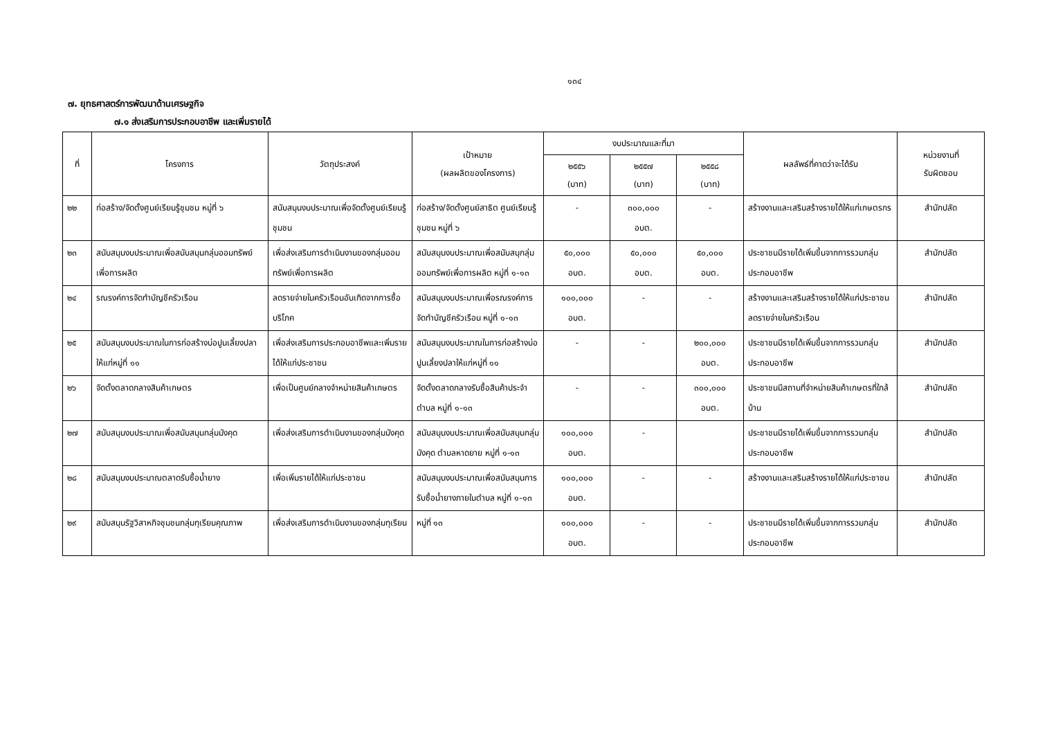๑๓๔
๗. ยุทธศาสตร์การพัฒนาด้านเศรษฐกิจ
๗.๑ ส่งเสริมการประกอบอาชีพ และเพิ่มรายได้
| ที่ | โครงการ | วัตถุประสงค์ | เป้าหมาย (ผลผลิตของโครงการ) | งบประมาณและที่มา | | | ผลลัพธ์ที่คาดว่าจะได้รับ | หน่วยงานที่ รับผิดชอบ |
| --- | --- | --- | --- | --- | --- | --- | --- | --- |
| | | | | ๒๕๕๖ (บาท) | ๒๕๕๗ (บาท) | ๒๕๕๘ (บาท) | | |
| ๒๒ | ก่อสร้าง/จัดตั้งศูนย์เรียนรู้ชุมชน หมู่ที่ ๖ | สนับสนุนงบประมาณเพื่อจัดตั้งศูนย์เรียนรู้ชุมชน | ก่อสร้าง/จัดตั้งศูนย์สาธิต ศูนย์เรียนรู้ชุมชน หมู่ที่ ๖ | - | ๓๐๐,๐๐๐ อบต. | - | สร้างงานและเสริมสร้างรายได้ให้แก่เกษตรกร | สำนักปลัด |
| ๒๓ | สนับสนุนงบประมาณเพื่อสนับสนุนกลุ่มออมทรัพย์เพื่อการผลิต | เพื่อส่งเสริมการดำเนินงานของกลุ่มออมทรัพย์เพื่อการผลิต | สนับสนุนงบประมาณเพื่อสนับสนุกลุ่มออมทรัพย์เพื่อการผลิต หมู่ที่ ๑-๑๓ | ๕๐,๐๐๐ อบต. | ๕๐,๐๐๐ อบต. | ๕๐,๐๐๐ อบต. | ประชาชนมีรายได้เพิ่มขึ้นจากการรวมกลุ่มประกอบอาชีพ | สำนักปลัด |
| ๒๔ | รณรงค์การจัดทำบัญชีครัวเรือน | ลดรายจ่ายในครัวเรือนอันเกิดจากการซื้อบริโภค | สนับสนุนงบประมาณเพื่อรณรงค์การจัดทำบัญชีครัวเรือน หมู่ที่ ๑-๑๓ | ๑๐๐,๐๐๐ อบต. | - | - | สร้างงานและเสริมสร้างรายได้ให้แก่ประชาชน ลดรายจ่ายในครัวเรือน | สำนักปลัด |
| ๒๕ | สนับสนุนงบประมาณในการก่อสร้างบ่อปูนเลี้ยงปลา ให้แก่หมู่ที่ ๑๑ | เพื่อส่งเสริมการประกอบอาชีพและเพิ่มรายได้ให้แก่ประชาชน | สนับสนุนงบประมาณในการก่อสร้างบ่อปูนเลี้ยงปลาให้แก่หมู่ที่ ๑๑ | - | - | ๒๐๐,๐๐๐ อบต. | ประชาชนมีรายได้เพิ่มขึ้นจากการรวมกลุ่มประกอบอาชีพ | สำนักปลัด |
| ๒๖ | จัดตั้งตลาดกลางสินค้าเกษตร | เพื่อเป็นศูนย์กลางจำหน่ายสินค้าเกษตร | จัดตั้งตลาดกลางรับซื้อสินค้าประจำตำบล หมู่ที่ ๑-๑๓ | - | - | ๓๐๐,๐๐๐ อบต. | ประชาชนมีสถานที่จำหน่ายสินค้าเกษตรที่ใกล้บ้าน | สำนักปลัด |
| ๒๗ | สนับสนุนงบประมาณเพื่อสนับสนุนกลุ่มมังคุด | เพื่อส่งเสริมการดำเนินงานของกลุ่มมังคุด | สนับสนุนงบประมาณเพื่อสนับสนุนกลุ่มมังคุด ตำบลหาดยาย หมู่ที่ ๑-๑๓ | ๑๐๐,๐๐๐ อบต. | - | | ประชาชนมีรายได้เพิ่มขึ้นจากการรวมกลุ่มประกอบอาชีพ | สำนักปลัด |
| ๒๘ | สนับสนุนงบประมาณตลาดรับซื้อน้ำยาง | เพื่อเพิ่มรายได้ให้แก่ประชาชน | สนับสนุนงบประมาณเพื่อสนับสนุนการรับซื้อน้ำยางภายในตำบล หมู่ที่ ๑-๑๓ | ๑๐๐,๐๐๐ อบต. | - | - | สร้างงานและเสริมสร้างรายได้ให้แก่ประชาชน | สำนักปลัด |
| ๒๙ | สนับสนุนรัฐวิสาหกิจชุมชนกลุ่มทุเรียนคุณภาพ | เพื่อส่งเสริมการดำเนินงานของกลุ่มทุเรียน | หมู่ที่ ๑๓ | ๑๐๐,๐๐๐ อบต. | - | - | ประชาชนมีรายได้เพิ่มขึ้นจากการรวมกลุ่มประกอบอาชีพ | สำนักปลัด |